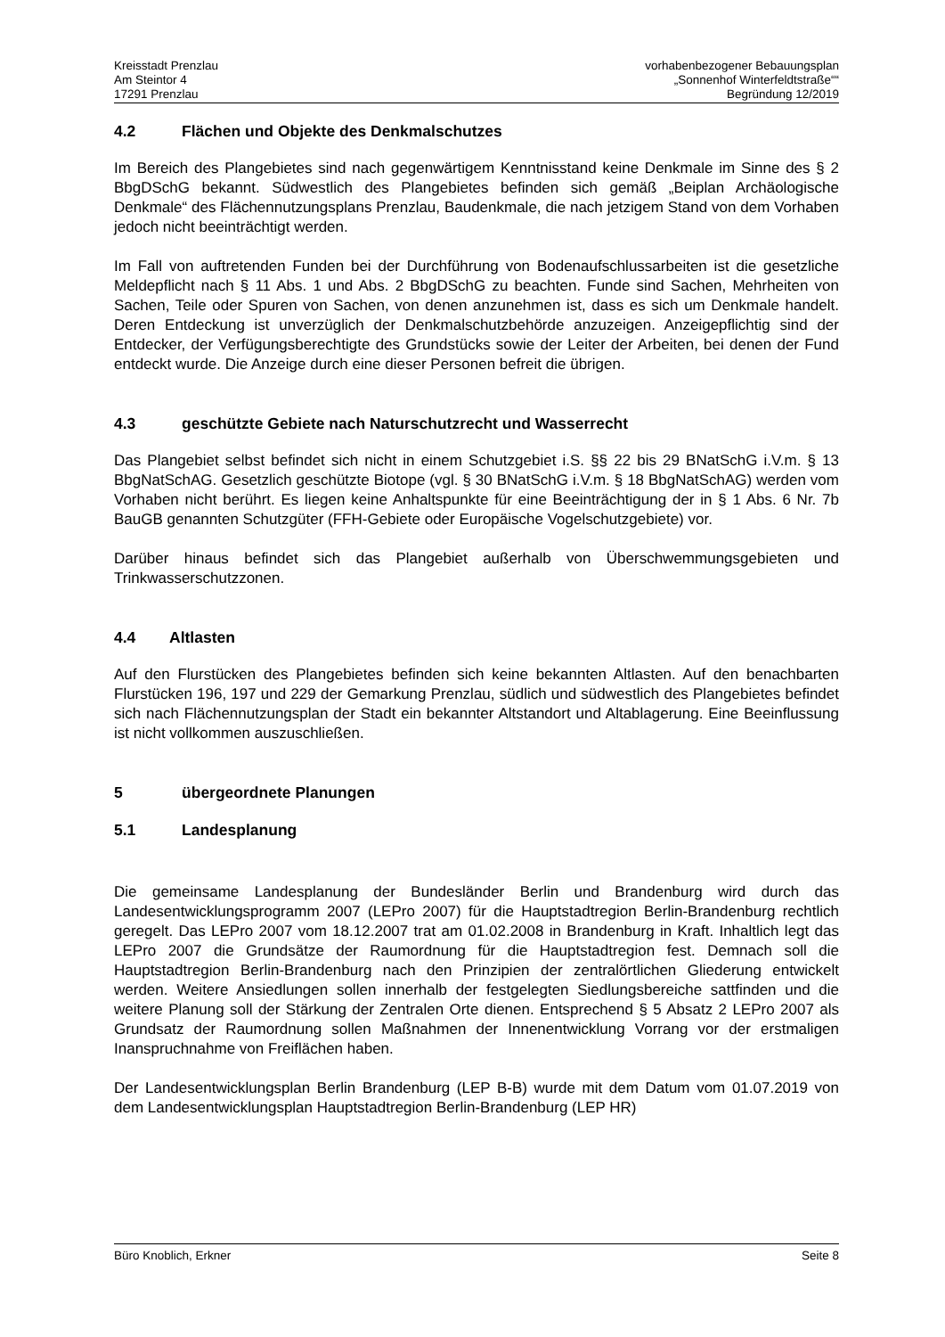Kreisstadt Prenzlau
Am Steintor 4
17291 Prenzlau
vorhabenbezogener Bebauungsplan
„Sonnenhof Winterfeldtstraße““
Begründung 12/2019
4.2 Flächen und Objekte des Denkmalschutzes
Im Bereich des Plangebietes sind nach gegenwärtigem Kenntnisstand keine Denkmale im Sinne des § 2 BbgDSchG bekannt. Südwestlich des Plangebietes befinden sich gemäß „Beiplan Archäologische Denkmale“ des Flächennutzungsplans Prenzlau, Baudenkmale, die nach jetzigem Stand von dem Vorhaben jedoch nicht beeinträchtigt werden.
Im Fall von auftretenden Funden bei der Durchführung von Bodenaufschlussarbeiten ist die gesetzliche Meldepflicht nach § 11 Abs. 1 und Abs. 2 BbgDSchG zu beachten. Funde sind Sachen, Mehrheiten von Sachen, Teile oder Spuren von Sachen, von denen anzunehmen ist, dass es sich um Denkmale handelt. Deren Entdeckung ist unverzüglich der Denkmalschutzbehörde anzuzeigen. Anzeigepflichtig sind der Entdecker, der Verfügungsberechtigte des Grundstücks sowie der Leiter der Arbeiten, bei denen der Fund entdeckt wurde. Die Anzeige durch eine dieser Personen befreit die übrigen.
4.3 geschützte Gebiete nach Naturschutzrecht und Wasserrecht
Das Plangebiet selbst befindet sich nicht in einem Schutzgebiet i.S. §§ 22 bis 29 BNatSchG i.V.m. § 13 BbgNatSchAG. Gesetzlich geschützte Biotope (vgl. § 30 BNatSchG i.V.m. § 18 BbgNatSchAG) werden vom Vorhaben nicht berührt. Es liegen keine Anhaltspunkte für eine Beeinträchtigung der in § 1 Abs. 6 Nr. 7b BauGB genannten Schutzgüter (FFH-Gebiete oder Europäische Vogelschutzgebiete) vor.
Darüber hinaus befindet sich das Plangebiet außerhalb von Überschwemmungsgebieten und Trinkwasserschutzzonen.
4.4 Altlasten
Auf den Flurstücken des Plangebietes befinden sich keine bekannten Altlasten. Auf den benachbarten Flurstücken 196, 197 und 229 der Gemarkung Prenzlau, südlich und südwestlich des Plangebietes befindet sich nach Flächennutzungsplan der Stadt ein bekannter Altstandort und Altablagerung. Eine Beeinflussung ist nicht vollkommen auszuschließen.
5 übergeordnete Planungen
5.1 Landesplanung
Die gemeinsame Landesplanung der Bundesländer Berlin und Brandenburg wird durch das Landesentwicklungsprogramm 2007 (LEPro 2007) für die Hauptstadtregion Berlin-Brandenburg rechtlich geregelt. Das LEPro 2007 vom 18.12.2007 trat am 01.02.2008 in Brandenburg in Kraft. Inhaltlich legt das LEPro 2007 die Grundsätze der Raumordnung für die Hauptstadtregion fest. Demnach soll die Hauptstadtregion Berlin-Brandenburg nach den Prinzipien der zentralörtlichen Gliederung entwickelt werden. Weitere Ansiedlungen sollen innerhalb der festgelegten Siedlungsbereiche sattfinden und die weitere Planung soll der Stärkung der Zentralen Orte dienen. Entsprechend § 5 Absatz 2 LEPro 2007 als Grundsatz der Raumordnung sollen Maßnahmen der Innenentwicklung Vorrang vor der erstmaligen Inanspruchnahme von Freiflächen haben.
Der Landesentwicklungsplan Berlin Brandenburg (LEP B-B) wurde mit dem Datum vom 01.07.2019 von dem Landesentwicklungsplan Hauptstadtregion Berlin-Brandenburg (LEP HR)
Büro Knoblich, Erkner Seite 8